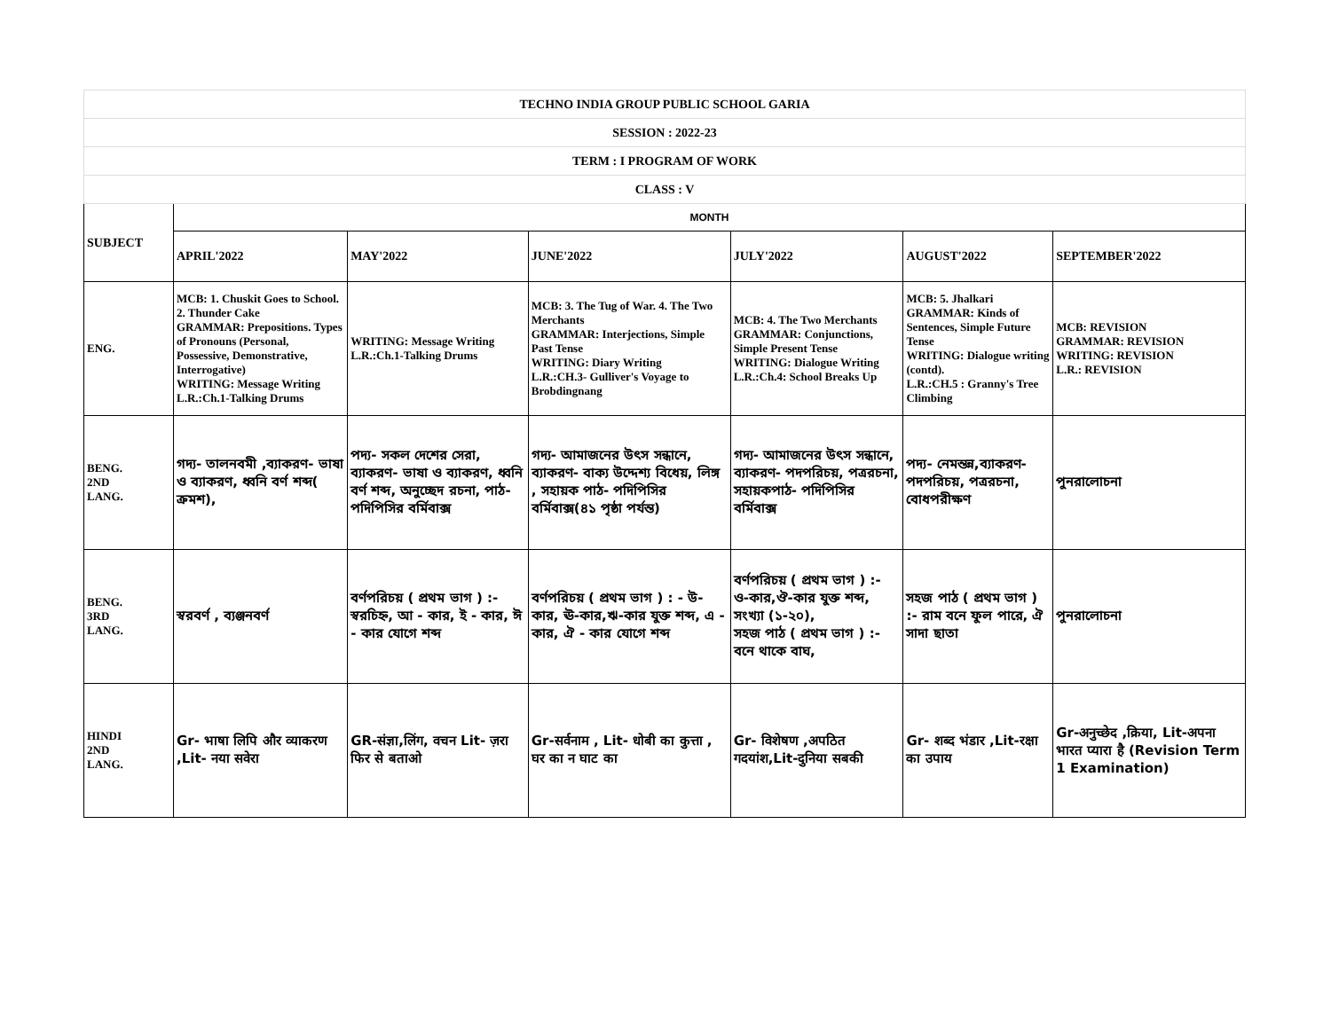| TECHNO INDIA GROUP PUBLIC SCHOOL GARIA | | | | | | |
| SESSION : 2022-23 | | | | | | |
| TERM : I PROGRAM OF WORK | | | | | | |
| CLASS : V | | | | | | |
| SUBJECT | MONTH | | | | | |
| | APRIL'2022 | MAY'2022 | JUNE'2022 | JULY'2022 | AUGUST'2022 | SEPTEMBER'2022 |
| ENG. | MCB: 1. Chuskit Goes to School. 2. Thunder Cake GRAMMAR: Prepositions. Types of Pronouns (Personal, Possessive, Demonstrative, Interrogative) WRITING: Message Writing L.R.:Ch.1-Talking Drums | WRITING: Message Writing L.R.:Ch.1-Talking Drums | MCB: 3. The Tug of War. 4. The Two Merchants GRAMMAR: Interjections, Simple Past Tense WRITING: Diary Writing L.R.:CH.3- Gulliver's Voyage to Brobdingnang | MCB: 4. The Two Merchants GRAMMAR: Conjunctions, Simple Present Tense WRITING: Dialogue Writing L.R.:Ch.4: School Breaks Up | MCB: 5. Jhalkari GRAMMAR: Kinds of Sentences, Simple Future Tense WRITING: Dialogue writing (contd). L.R.:CH.5 : Granny's Tree Climbing | MCB: REVISION GRAMMAR: REVISION WRITING: REVISION L.R.: REVISION |
| BENG. 2ND LANG. | গদ্য- তালনবমী ,ব্যাকরণ- ভাষা ও ব্যাকরণ, ধ্বনি বর্ণ শব্দ( ক্রমশ), | পদ্য- সকল দেশের সেরা, ব্যাকরণ- ভাষা ও ব্যাকরণ, ধ্বনি বর্ণ শব্দ, অনুচ্ছেদ রচনা, পাঠ- পদিপিসির বর্মিবাক্স | গদ্য- আমাজনের উৎস সন্ধানে, ব্যাকরণ- বাক্য উদ্দেশ্য বিধেয়, লিঙ্গ , সহায়ক পাঠ- পদিপিসির বর্মিবাক্স(৪১ পৃষ্ঠা পর্যন্ত) | গদ্য- আমাজনের উৎস সন্ধানে, ব্যাকরণ- পদপরিচয়, পত্ররচনা, সহায়কপাঠ- পদিপিসির বর্মিবাক্স | পদ্য- নেমন্তন্ন,ব্যাকরণ- পদপরিচয়, পত্ররচনা, বোধপরীক্ষণ | পুনরালোচনা |
| BENG. 3RD LANG. | স্বরবর্ণ , ব্যঞ্জনবর্ণ | বর্ণপরিচয় ( প্রথম ভাগ ) :- স্বরচিহ্ন, আ - কার, ই - কার, ঈ - কার যোগে শব্দ | বর্ণপরিচয় ( প্রথম ভাগ ) : - উ-কার, ঊ-কার,ঋ-কার যুক্ত শব্দ, এ - কার, ঐ - কার যোগে শব্দ | বর্ণপরিচয় ( প্রথম ভাগ ) :- ও-কার,ঔ-কার যুক্ত শব্দ, সংখ্যা (১-২০), সহজ পাঠ ( প্রথম ভাগ ) :- বনে থাকে বাঘ, | সহজ পাঠ ( প্রথম ভাগ ) :- রাম বনে ফুল পারে, ঐ সাদা ছাতা | পুনরালোচনা |
| HINDI 2ND LANG. | Gr- भाषा लिपि और व्याकरण ,Lit- नया सवेरा | GR-संज्ञा,लिंग, वचन Lit- ज़रा फिर से बताओ | Gr-सर्वनाम , Lit- धोबी का कुत्ता , घर का न घाट का | Gr- विशेषण ,अपठित गदयांश,Lit-दुनिया सबकी | Gr- शब्द भंडार ,Lit-रक्षा का उपाय | Gr-अनुच्छेद ,क्रिया, Lit-अपना भारत प्यारा है (Revision Term 1 Examination) |